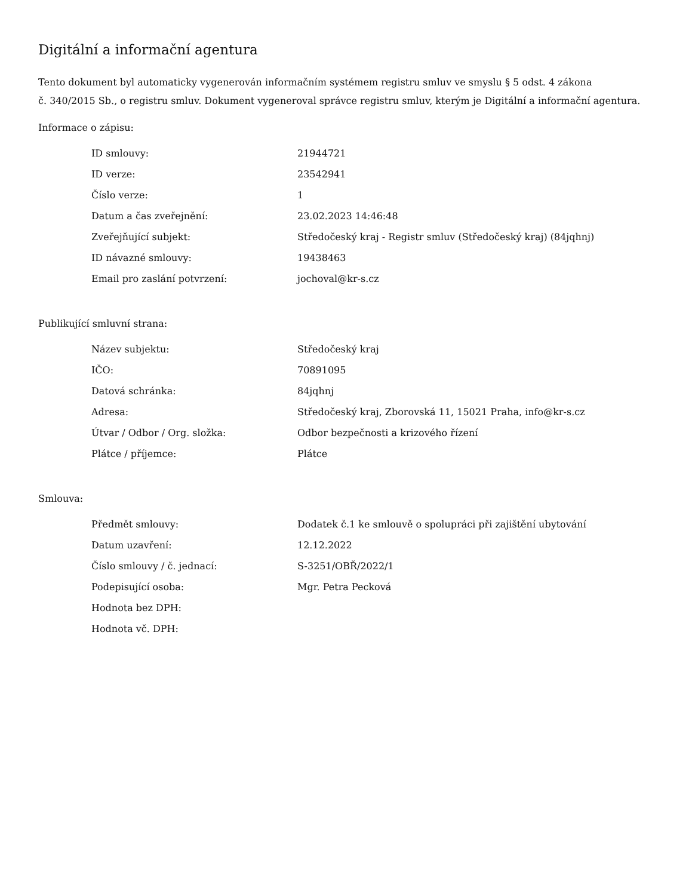Digitální a informační agentura
Tento dokument byl automaticky vygenerován informačním systémem registru smluv ve smyslu § 5 odst. 4 zákona
č. 340/2015 Sb., o registru smluv. Dokument vygeneroval správce registru smluv, kterým je Digitální a informační agentura.
Informace o zápisu:
| ID smlouvy: | 21944721 |
| ID verze: | 23542941 |
| Číslo verze: | 1 |
| Datum a čas zveřejnění: | 23.02.2023 14:46:48 |
| Zveřejňující subjekt: | Středočeský kraj - Registr smluv (Středočeský kraj) (84jqhnj) |
| ID návazné smlouvy: | 19438463 |
| Email pro zaslání potvrzení: | jochoval@kr-s.cz |
Publikující smluvní strana:
| Název subjektu: | Středočeský kraj |
| IČO: | 70891095 |
| Datová schránka: | 84jqhnj |
| Adresa: | Středočeský kraj, Zborovská 11, 15021 Praha, info@kr-s.cz |
| Útvar / Odbor / Org. složka: | Odbor bezpečnosti a krizového řízení |
| Plátce / příjemce: | Plátce |
Smlouva:
| Předmět smlouvy: | Dodatek č.1 ke smlouvě o spolupráci při zajištění ubytování |
| Datum uzavření: | 12.12.2022 |
| Číslo smlouvy / č. jednací: | S-3251/OBŘ/2022/1 |
| Podepisující osoba: | Mgr. Petra Pecková |
| Hodnota bez DPH: | |
| Hodnota vč. DPH: | |